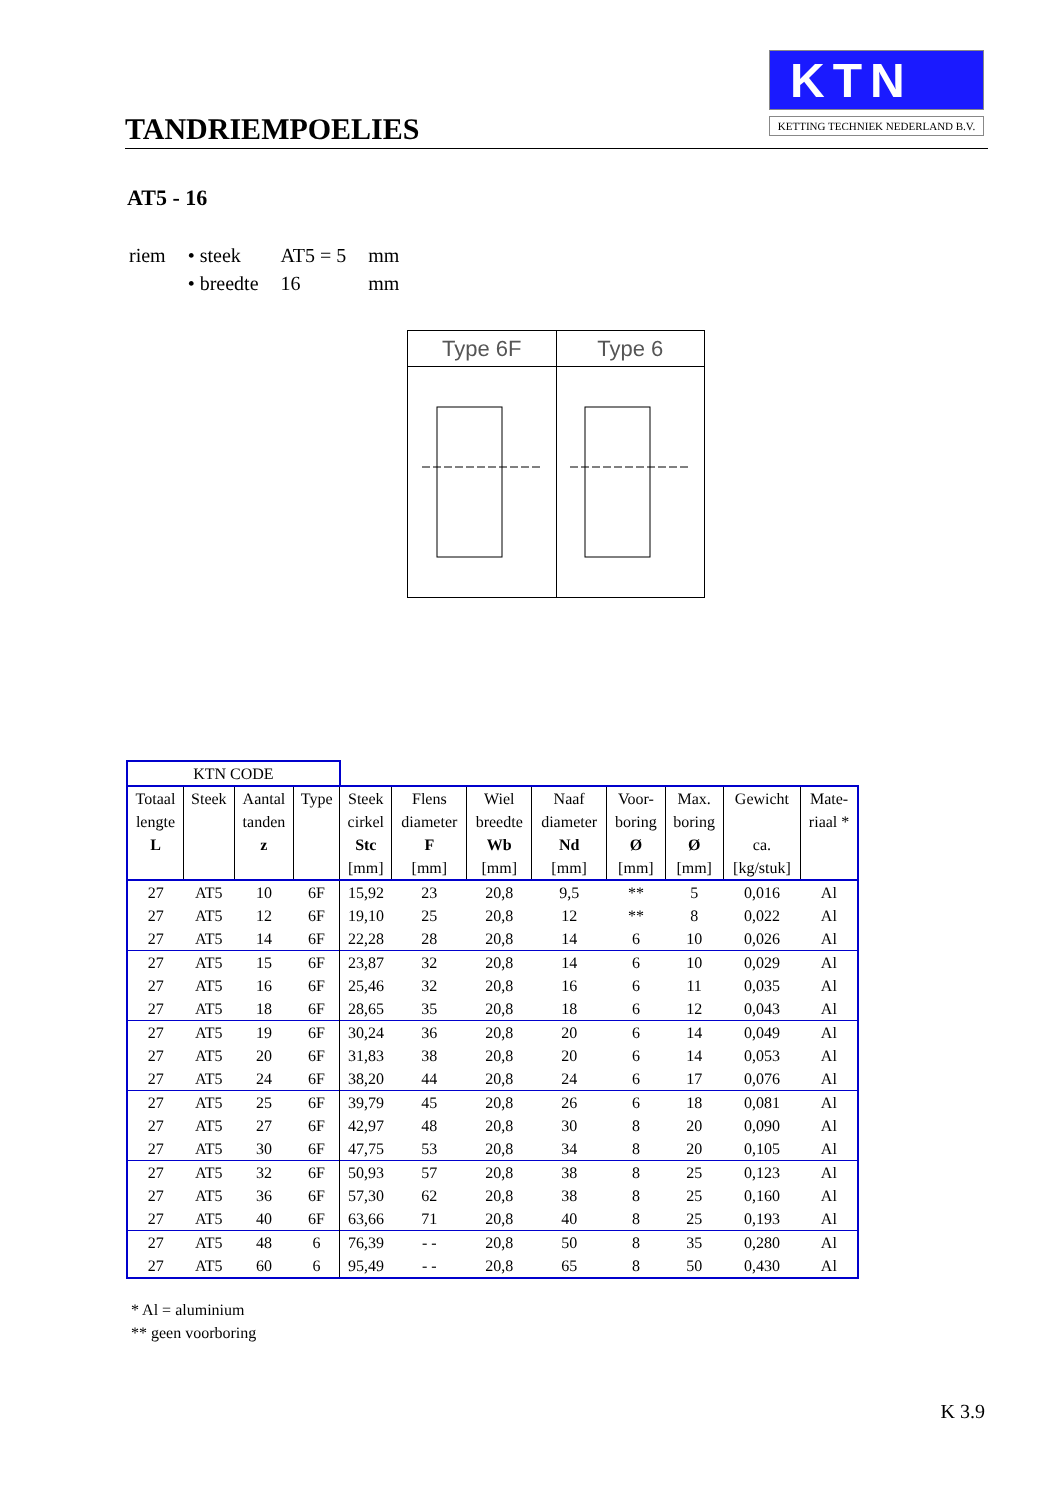TANDRIEMPOELIES
KTN
KETTING TECHNIEK NEDERLAND B.V.
AT5 - 16
| riem | • steek | AT5 = 5 | mm |
| | • breedte | 16 | mm |
Type 6F Type 6
| KTN CODE | | | | | | | | | | | |
| --- | --- | --- | --- | --- | --- | --- | --- | --- | --- | --- | --- |
| Totaal | Steek | Aantal | Type | Steek | Flens | Wiel | Naaf | Voor- | Max. | Gewicht | Mate- |
| lengte | | tanden | | cirkel | diameter | breedte | diameter | boring | boring | | riaal * |
| L | | z | | Stc | F | Wb | Nd | Ø | Ø | ca. | |
| | | | | [mm] | [mm] | [mm] | [mm] | [mm] | [mm] | [kg/stuk] | |
| 27 | AT5 | 10 | 6F | 15,92 | 23 | 20,8 | 9,5 | ** | 5 | 0,016 | Al |
| 27 | AT5 | 12 | 6F | 19,10 | 25 | 20,8 | 12 | ** | 8 | 0,022 | Al |
| 27 | AT5 | 14 | 6F | 22,28 | 28 | 20,8 | 14 | 6 | 10 | 0,026 | Al |
| 27 | AT5 | 15 | 6F | 23,87 | 32 | 20,8 | 14 | 6 | 10 | 0,029 | Al |
| 27 | AT5 | 16 | 6F | 25,46 | 32 | 20,8 | 16 | 6 | 11 | 0,035 | Al |
| 27 | AT5 | 18 | 6F | 28,65 | 35 | 20,8 | 18 | 6 | 12 | 0,043 | Al |
| 27 | AT5 | 19 | 6F | 30,24 | 36 | 20,8 | 20 | 6 | 14 | 0,049 | Al |
| 27 | AT5 | 20 | 6F | 31,83 | 38 | 20,8 | 20 | 6 | 14 | 0,053 | Al |
| 27 | AT5 | 24 | 6F | 38,20 | 44 | 20,8 | 24 | 6 | 17 | 0,076 | Al |
| 27 | AT5 | 25 | 6F | 39,79 | 45 | 20,8 | 26 | 6 | 18 | 0,081 | Al |
| 27 | AT5 | 27 | 6F | 42,97 | 48 | 20,8 | 30 | 8 | 20 | 0,090 | Al |
| 27 | AT5 | 30 | 6F | 47,75 | 53 | 20,8 | 34 | 8 | 20 | 0,105 | Al |
| 27 | AT5 | 32 | 6F | 50,93 | 57 | 20,8 | 38 | 8 | 25 | 0,123 | Al |
| 27 | AT5 | 36 | 6F | 57,30 | 62 | 20,8 | 38 | 8 | 25 | 0,160 | Al |
| 27 | AT5 | 40 | 6F | 63,66 | 71 | 20,8 | 40 | 8 | 25 | 0,193 | Al |
| 27 | AT5 | 48 | 6 | 76,39 | - - | 20,8 | 50 | 8 | 35 | 0,280 | Al |
| 27 | AT5 | 60 | 6 | 95,49 | - - | 20,8 | 65 | 8 | 50 | 0,430 | Al |
* Al = aluminium
** geen voorboring
K 3.9